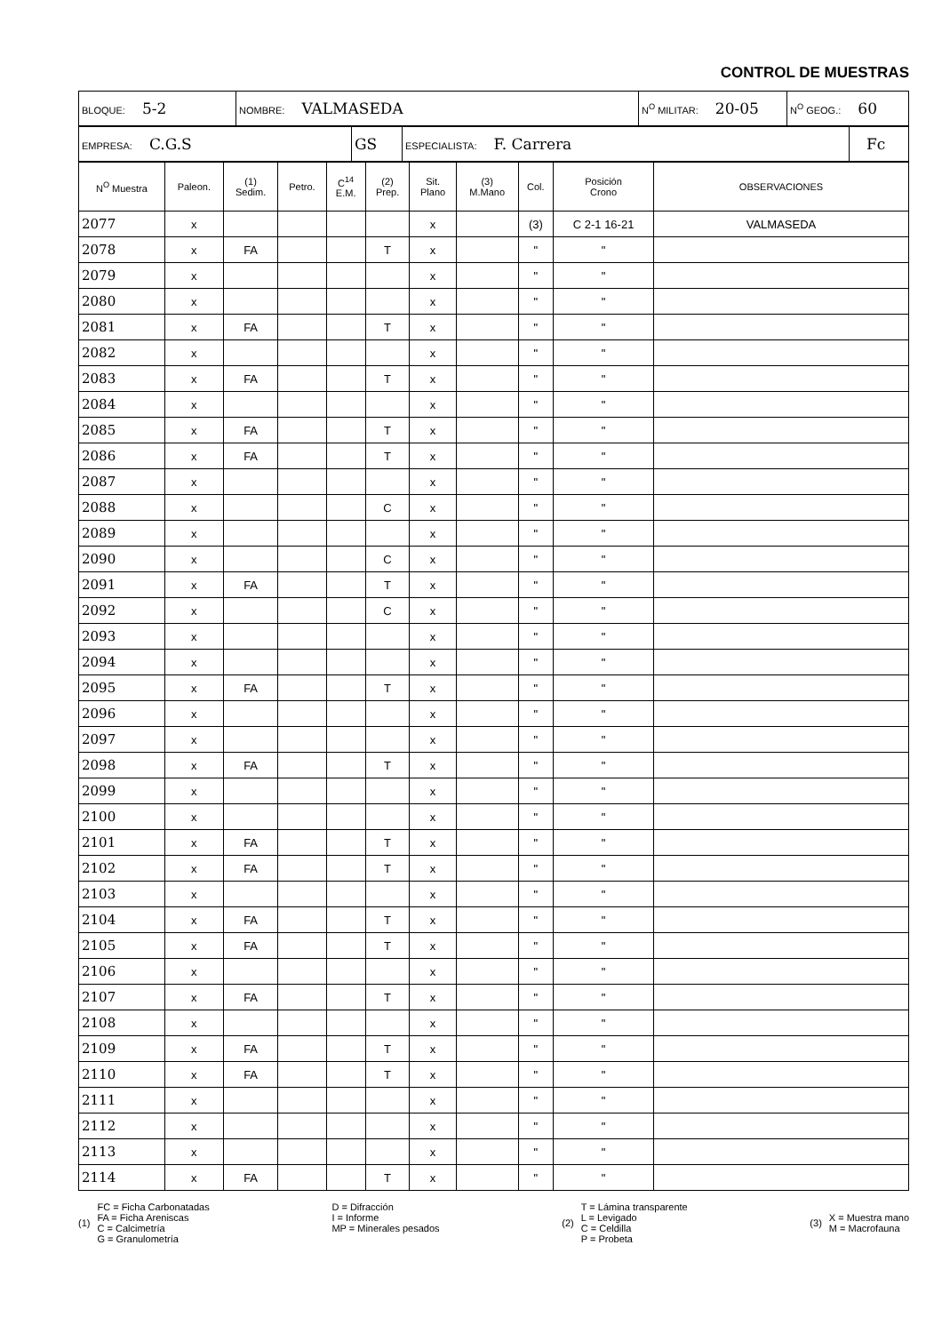CONTROL DE MUESTRAS
| BLOQUE: 5-2 | NOMBRE: VALMASEDA | N<sup>O</sup> MILITAR: 20-05 | N<sup>O</sup> GEOG.: 60 |
| EMPRESA: C.G.S | GS | ESPECIALISTA: F. Carrera | Fc |
| N<sup>O</sup> Muestra | Paleon. | (1) Sedim. | Petro. | C<sup>14</sup> E.M. | (2) Prep. | Sit. Plano | (3) M.Mano | Col. | Posición Crono | OBSERVACIONES |
| --- | --- | --- | --- | --- | --- | --- | --- | --- | --- | --- |
| 2077 | x | | | | | x | | (3) | C 2-1 16-21 | VALMASEDA |
| 2078 | x | FA | | | T | x | | " | " | |
| 2079 | x | | | | | x | | " | " | |
| 2080 | x | | | | | x | | " | " | |
| 2081 | x | FA | | | T | x | | " | " | |
| 2082 | x | | | | | x | | " | " | |
| 2083 | x | FA | | | T | x | | " | " | |
| 2084 | x | | | | | x | | " | " | |
| 2085 | x | FA | | | T | x | | " | " | |
| 2086 | x | FA | | | T | x | | " | " | |
| 2087 | x | | | | | x | | " | " | |
| 2088 | x | | | | C | x | | " | " | |
| 2089 | x | | | | | x | | " | " | |
| 2090 | x | | | | C | x | | " | " | |
| 2091 | x | FA | | | T | x | | " | " | |
| 2092 | x | | | | C | x | | " | " | |
| 2093 | x | | | | | x | | " | " | |
| 2094 | x | | | | | x | | " | " | |
| 2095 | x | FA | | | T | x | | " | " | |
| 2096 | x | | | | | x | | " | " | |
| 2097 | x | | | | | x | | " | " | |
| 2098 | x | FA | | | T | x | | " | " | |
| 2099 | x | | | | | x | | " | " | |
| 2100 | x | | | | | x | | " | " | |
| 2101 | x | FA | | | T | x | | " | " | |
| 2102 | x | FA | | | T | x | | " | " | |
| 2103 | x | | | | | x | | " | " | |
| 2104 | x | FA | | | T | x | | " | " | |
| 2105 | x | FA | | | T | x | | " | " | |
| 2106 | x | | | | | x | | " | " | |
| 2107 | x | FA | | | T | x | | " | " | |
| 2108 | x | | | | | x | | " | " | |
| 2109 | x | FA | | | T | x | | " | " | |
| 2110 | x | FA | | | T | x | | " | " | |
| 2111 | x | | | | | x | | " | " | |
| 2112 | x | | | | | x | | " | " | |
| 2113 | x | | | | | x | | " | " | |
| 2114 | x | FA | | | T | x | | " | " | |
(1) FC = Ficha Carbonatadas
FA = Ficha Areniscas
C = Calcimetría
G = Granulometría
D = Difracción
I = Informe
MP = Minerales pesados
(2) T = Lámina transparente
L = Levigado
C = Celdilla
P = Probeta
(3) X = Muestra mano
M = Macrofauna